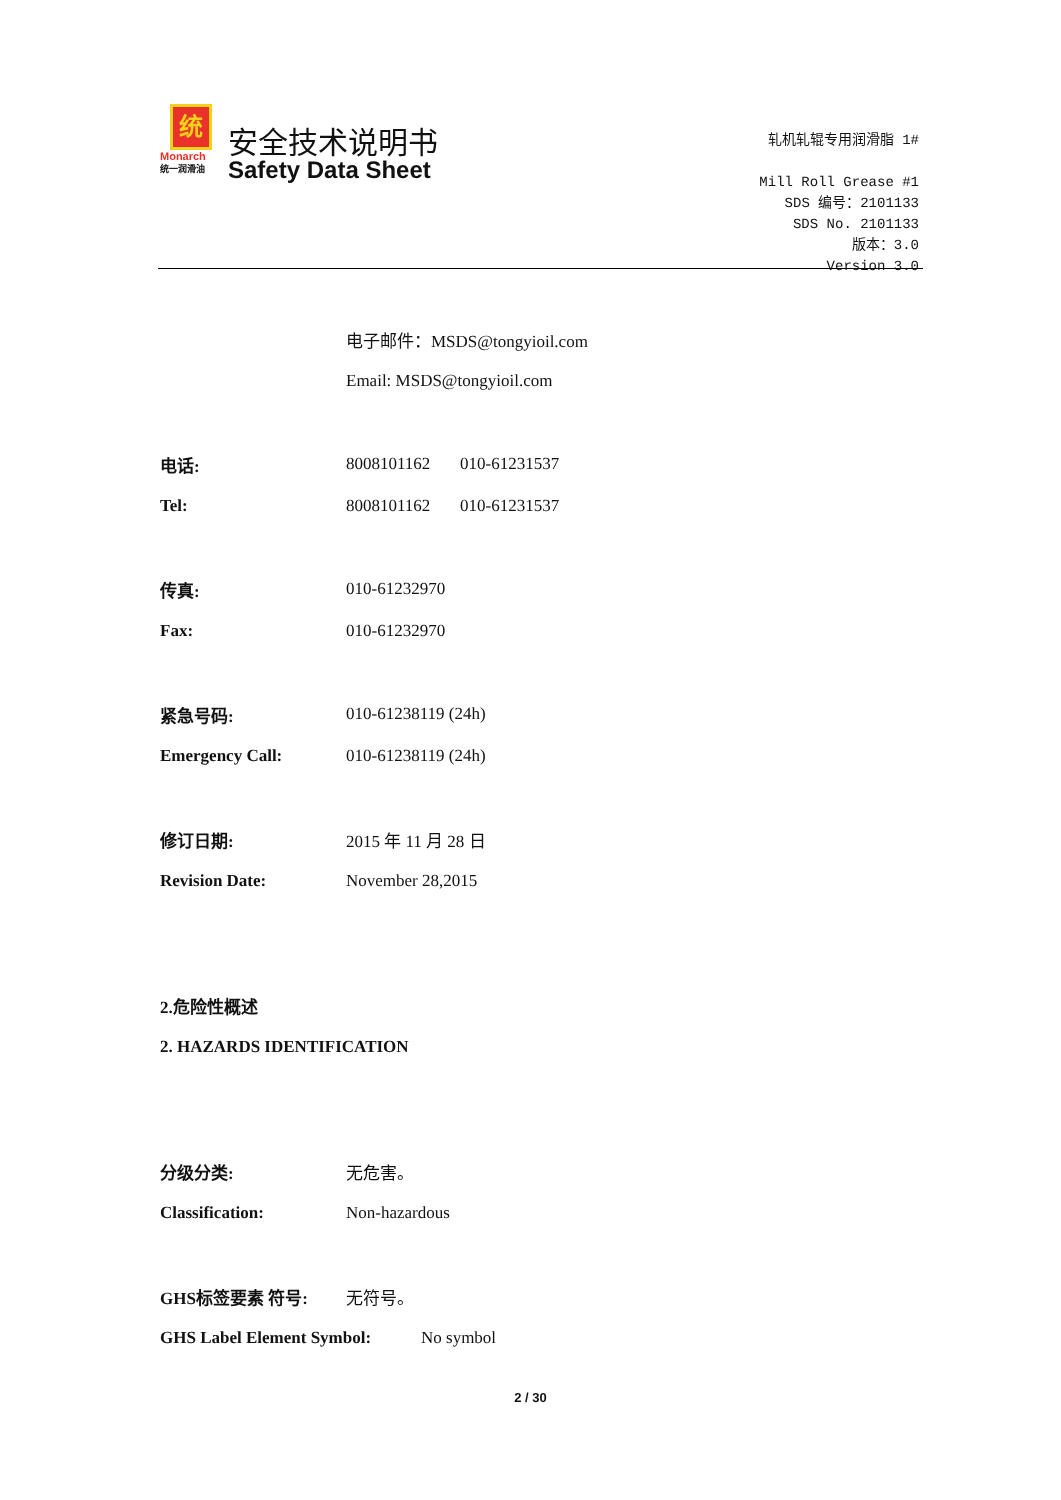统
Monarch
统一润滑油
安全技术说明书
Safety Data Sheet
轧机轧辊专用润滑脂 1#
Mill Roll Grease #1
SDS 编号：2101133
SDS No. 2101133
版本：3.0
Version 3.0
电子邮件：MSDS@tongyioil.com
Email: MSDS@tongyioil.com
电话: 8008101162 010-61231537
Tel: 8008101162 010-61231537
传真: 010-61232970
Fax: 010-61232970
紧急号码: 010-61238119 (24h)
Emergency Call: 010-61238119 (24h)
修订日期: 2015 年 11 月 28 日
Revision Date: November 28,2015
2.危险性概述
2. HAZARDS IDENTIFICATION
分级分类: 无危害。
Classification: Non-hazardous
GHS标签要素 符号: 无符号。
GHS Label Element Symbol: No symbol
2 / 30